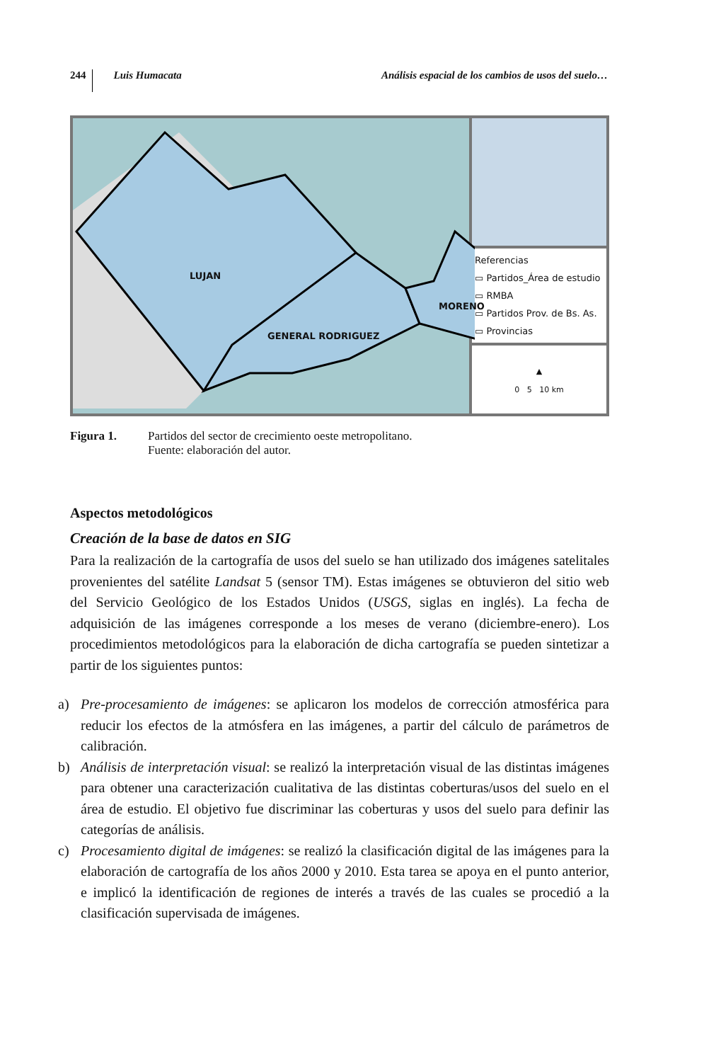244 Luis Humacata Análisis espacial de los cambios de usos del suelo…
LUJAN
GENERAL RODRIGUEZ
MORENO
Referencias
▭ Partidos_Área de estudio
▭ RMBA
▭ Partidos Prov. de Bs. As.
▭ Provincias
▲
0 5 10 km
Figura 1. Partidos del sector de crecimiento oeste metropolitano.
Fuente: elaboración del autor.
Aspectos metodológicos
Creación de la base de datos en SIG
Para la realización de la cartografía de usos del suelo se han utilizado dos imágenes satelitales provenientes del satélite Landsat 5 (sensor TM). Estas imágenes se obtuvieron del sitio web del Servicio Geológico de los Estados Unidos (USGS, siglas en inglés). La fecha de adquisición de las imágenes corresponde a los meses de verano (diciembre-enero). Los procedimientos metodológicos para la elaboración de dicha cartografía se pueden sintetizar a partir de los siguientes puntos:
a) Pre-procesamiento de imágenes: se aplicaron los modelos de corrección atmosférica para reducir los efectos de la atmósfera en las imágenes, a partir del cálculo de parámetros de calibración.
b) Análisis de interpretación visual: se realizó la interpretación visual de las distintas imágenes para obtener una caracterización cualitativa de las distintas coberturas/usos del suelo en el área de estudio. El objetivo fue discriminar las coberturas y usos del suelo para definir las categorías de análisis.
c) Procesamiento digital de imágenes: se realizó la clasificación digital de las imágenes para la elaboración de cartografía de los años 2000 y 2010. Esta tarea se apoya en el punto anterior, e implicó la identificación de regiones de interés a través de las cuales se procedió a la clasificación supervisada de imágenes.